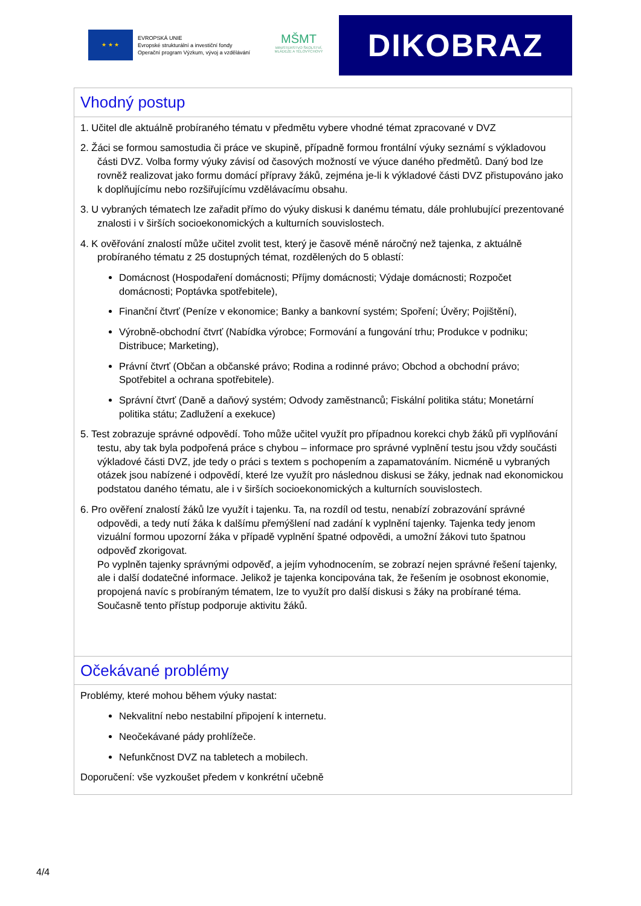★ ★ ★
EVROPSKÁ UNIE
Evropské strukturální a investiční fondy
Operační program Výzkum, vývoj a vzdělávání
MŠMT
MINISTERSTVO ŠKOLSTVÍ,
MLÁDEŽE A TĚLOVÝCHOVY
DIKOBRAZ
| Vhodný postup |
| 1. Učitel dle aktuálně probíraného tématu v předmětu vybere vhodné témat zpracované v DVZ 2. Žáci se formou samostudia či práce ve skupině, případně formou frontální výuky seznámí s výkladovou části DVZ. Volba formy výuky závisí od časových možností ve výuce daného předmětů. Daný bod lze rovněž realizovat jako formu domácí přípravy žáků, zejména je-li k výkladové části DVZ přistupováno jako k doplňujícímu nebo rozšiřujícímu vzdělávacímu obsahu. 3. U vybraných tématech lze zařadit přímo do výuky diskusi k danému tématu, dále prohlubující prezentované znalosti i v širších socioekonomických a kulturních souvislostech. 4. K ověřování znalostí může učitel zvolit test, který je časově méně náročný než tajenka, z aktuálně probíraného tématu z 25 dostupných témat, rozdělených do 5 oblastí: Domácnost (Hospodaření domácnosti; Příjmy domácnosti; Výdaje domácnosti; Rozpočet domácnosti; Poptávka spotřebitele), Finanční čtvrť (Peníze v ekonomice; Banky a bankovní systém; Spoření; Úvěry; Pojištění), Výrobně-obchodní čtvrť (Nabídka výrobce; Formování a fungování trhu; Produkce v podniku; Distribuce; Marketing), Právní čtvrť (Občan a občanské právo; Rodina a rodinné právo; Obchod a obchodní právo; Spotřebitel a ochrana spotřebitele). Správní čtvrť (Daně a daňový systém; Odvody zaměstnanců; Fiskální politika státu; Monetární politika státu; Zadlužení a exekuce) 5. Test zobrazuje správné odpovědí. Toho může učitel využít pro případnou korekci chyb žáků při vyplňování testu, aby tak byla podpořená práce s chybou – informace pro správné vyplnění testu jsou vždy součásti výkladové části DVZ, jde tedy o práci s textem s pochopením a zapamatováním. Nicméně u vybraných otázek jsou nabízené i odpovědí, které lze využít pro následnou diskusi se žáky, jednak nad ekonomickou podstatou daného tématu, ale i v širších socioekonomických a kulturních souvislostech. 6. Pro ověření znalostí žáků lze využít i tajenku. Ta, na rozdíl od testu, nenabízí zobrazování správné odpovědi, a tedy nutí žáka k dalšímu přemýšlení nad zadání k vyplnění tajenky. Tajenka tedy jenom vizuální formou upozorní žáka v případě vyplnění špatné odpovědi, a umožní žákovi tuto špatnou odpověď zkorigovat. Po vyplněn tajenky správnými odpověď, a jejím vyhodnocením, se zobrazí nejen správné řešení tajenky, ale i další dodatečné informace. Jelikož je tajenka koncipována tak, že řešením je osobnost ekonomie, propojená navíc s probíraným tématem, lze to využít pro další diskusi s žáky na probírané téma. Současně tento přístup podporuje aktivitu žáků. |
| Očekávané problémy |
| Problémy, které mohou během výuky nastat: Nekvalitní nebo nestabilní připojení k internetu. Neočekávané pády prohlížeče. Nefunkčnost DVZ na tabletech a mobilech. Doporučení: vše vyzkoušet předem v konkrétní učebně |
4/4